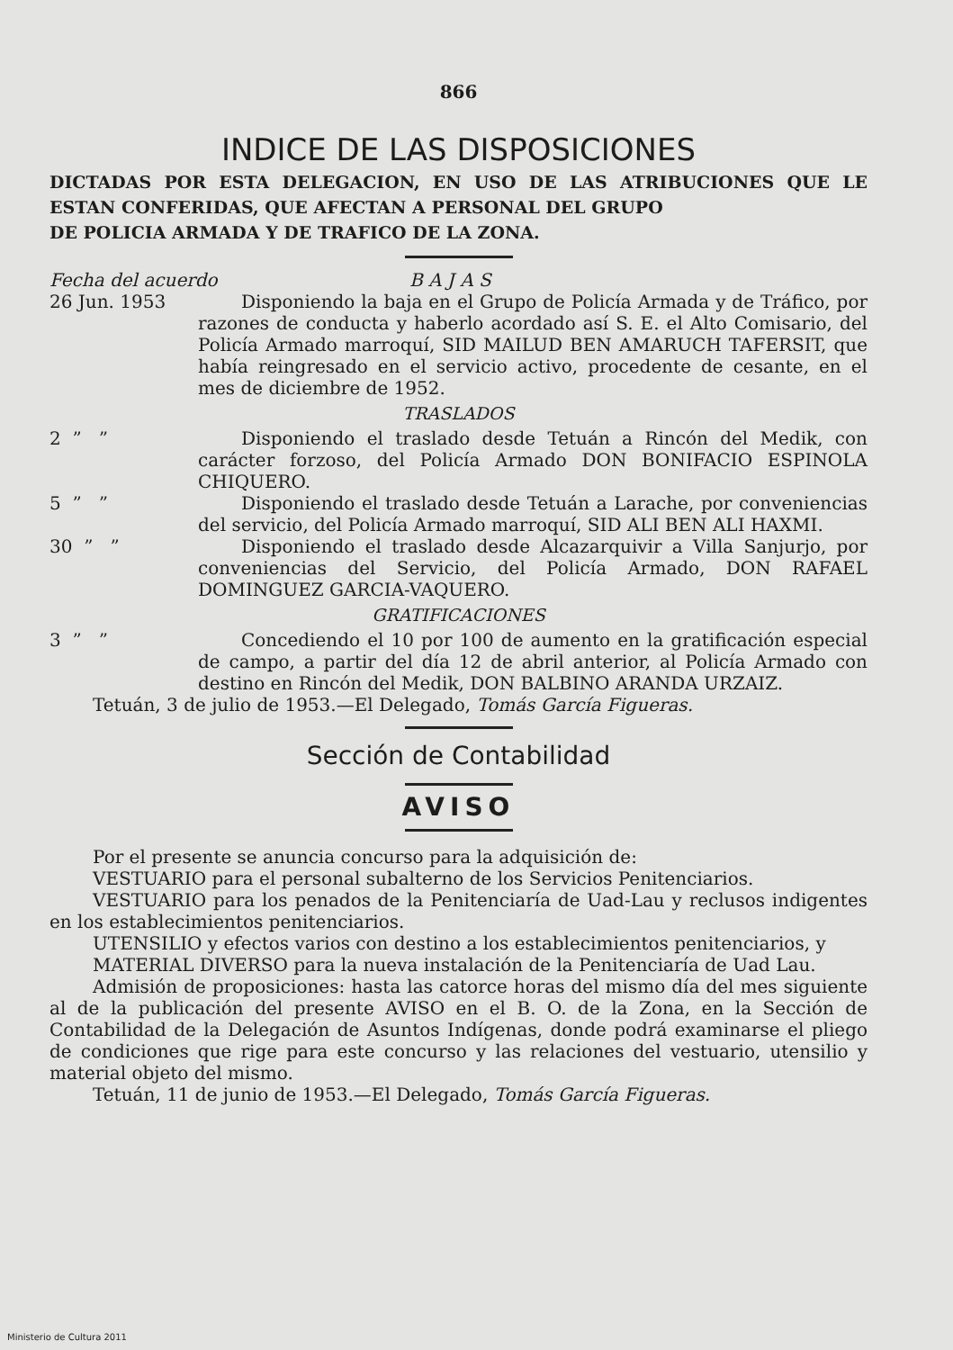866
INDICE DE LAS DISPOSICIONES
DICTADAS POR ESTA DELEGACION, EN USO DE LAS ATRIBUCIONES QUE LE ESTAN CONFERIDAS, QUE AFECTAN A PERSONAL DEL GRUPO
DE POLICIA ARMADA Y DE TRAFICO DE LA ZONA.
Fecha del acuerdo B A J A S
26 Jun. 1953 Disponiendo la baja en el Grupo de Policía Armada y de Tráfico, por razones de conducta y haberlo acordado así S. E. el Alto Comisario, del Policía Armado marroquí, SID MAILUD BEN AMARUCH TAFERSIT, que había reingresado en el servicio activo, procedente de cesante, en el mes de diciembre de 1952.
TRASLADOS
2 ” ” Disponiendo el traslado desde Tetuán a Rincón del Medik, con carácter forzoso, del Policía Armado DON BONIFACIO ESPINOLA CHIQUERO.
5 ” ” Disponiendo el traslado desde Tetuán a Larache, por conveniencias del servicio, del Policía Armado marroquí, SID ALI BEN ALI HAXMI.
30 ” ” Disponiendo el traslado desde Alcazarquivir a Villa Sanjurjo, por conveniencias del Servicio, del Policía Armado, DON RAFAEL DOMINGUEZ GARCIA-VAQUERO.
GRATIFICACIONES
3 ” ” Concediendo el 10 por 100 de aumento en la gratificación especial de campo, a partir del día 12 de abril anterior, al Policía Armado con destino en Rincón del Medik, DON BALBINO ARANDA URZAIZ.
Tetuán, 3 de julio de 1953.—El Delegado, Tomás García Figueras.
Sección de Contabilidad
AVISO
Por el presente se anuncia concurso para la adquisición de:
VESTUARIO para el personal subalterno de los Servicios Penitenciarios.
VESTUARIO para los penados de la Penitenciaría de Uad-Lau y reclusos indigentes en los establecimientos penitenciarios.
UTENSILIO y efectos varios con destino a los establecimientos penitenciarios, y
MATERIAL DIVERSO para la nueva instalación de la Penitenciaría de Uad Lau.
Admisión de proposiciones: hasta las catorce horas del mismo día del mes siguiente al de la publicación del presente AVISO en el B. O. de la Zona, en la Sección de Contabilidad de la Delegación de Asuntos Indígenas, donde podrá examinarse el pliego de condiciones que rige para este concurso y las relaciones del vestuario, utensilio y material objeto del mismo.
Tetuán, 11 de junio de 1953.—El Delegado, Tomás García Figueras.
Ministerio de Cultura 2011